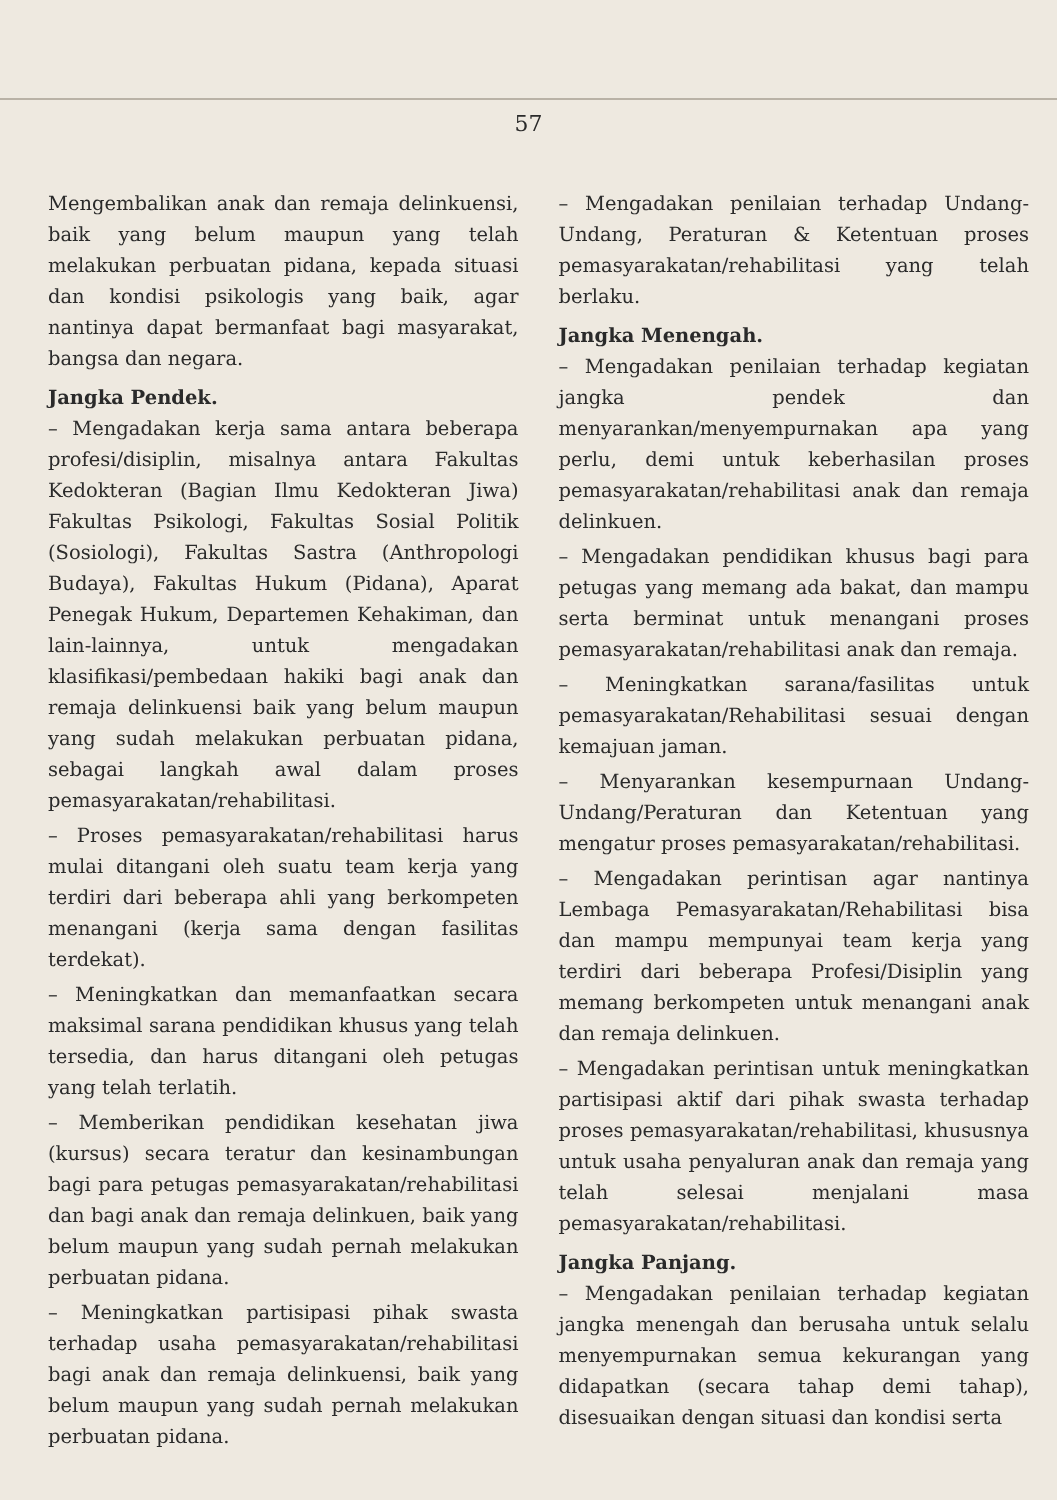57
Mengembalikan anak dan remaja delinkuensi, baik yang belum maupun yang telah melakukan perbuatan pidana, kepada situasi dan kondisi psikologis yang baik, agar nantinya dapat bermanfaat bagi masyarakat, bangsa dan negara.
Jangka Pendek.
– Mengadakan kerja sama antara beberapa profesi/disiplin, misalnya antara Fakultas Kedokteran (Bagian Ilmu Kedokteran Jiwa) Fakultas Psikologi, Fakultas Sosial Politik (Sosiologi), Fakultas Sastra (Anthropologi Budaya), Fakultas Hukum (Pidana), Aparat Penegak Hukum, Departemen Kehakiman, dan lain-lainnya, untuk mengadakan klasifikasi/pembedaan hakiki bagi anak dan remaja delinkuensi baik yang belum maupun yang sudah melakukan perbuatan pidana, sebagai langkah awal dalam proses pemasyarakatan/rehabilitasi.
– Proses pemasyarakatan/rehabilitasi harus mulai ditangani oleh suatu team kerja yang terdiri dari beberapa ahli yang berkompeten menangani (kerja sama dengan fasilitas terdekat).
– Meningkatkan dan memanfaatkan secara maksimal sarana pendidikan khusus yang telah tersedia, dan harus ditangani oleh petugas yang telah terlatih.
– Memberikan pendidikan kesehatan jiwa (kursus) secara teratur dan kesinambungan bagi para petugas pemasyarakatan/rehabilitasi dan bagi anak dan remaja delinkuen, baik yang belum maupun yang sudah pernah melakukan perbuatan pidana.
– Meningkatkan partisipasi pihak swasta terhadap usaha pemasyarakatan/rehabilitasi bagi anak dan remaja delinkuensi, baik yang belum maupun yang sudah pernah melakukan perbuatan pidana.
– Mengadakan penilaian terhadap Undang-Undang, Peraturan & Ketentuan proses pemasyarakatan/rehabilitasi yang telah berlaku.
Jangka Menengah.
– Mengadakan penilaian terhadap kegiatan jangka pendek dan menyarankan/menyempurnakan apa yang perlu, demi untuk keberhasilan proses pemasyarakatan/rehabilitasi anak dan remaja delinkuen.
– Mengadakan pendidikan khusus bagi para petugas yang memang ada bakat, dan mampu serta berminat untuk menangani proses pemasyarakatan/rehabilitasi anak dan remaja.
– Meningkatkan sarana/fasilitas untuk pemasyarakatan/Rehabilitasi sesuai dengan kemajuan jaman.
– Menyarankan kesempurnaan Undang-Undang/Peraturan dan Ketentuan yang mengatur proses pemasyarakatan/rehabilitasi.
– Mengadakan perintisan agar nantinya Lembaga Pemasyarakatan/Rehabilitasi bisa dan mampu mempunyai team kerja yang terdiri dari beberapa Profesi/Disiplin yang memang berkompeten untuk menangani anak dan remaja delinkuen.
– Mengadakan perintisan untuk meningkatkan partisipasi aktif dari pihak swasta terhadap proses pemasyarakatan/rehabilitasi, khususnya untuk usaha penyaluran anak dan remaja yang telah selesai menjalani masa pemasyarakatan/rehabilitasi.
Jangka Panjang.
– Mengadakan penilaian terhadap kegiatan jangka menengah dan berusaha untuk selalu menyempurnakan semua kekurangan yang didapatkan (secara tahap demi tahap), disesuaikan dengan situasi dan kondisi serta